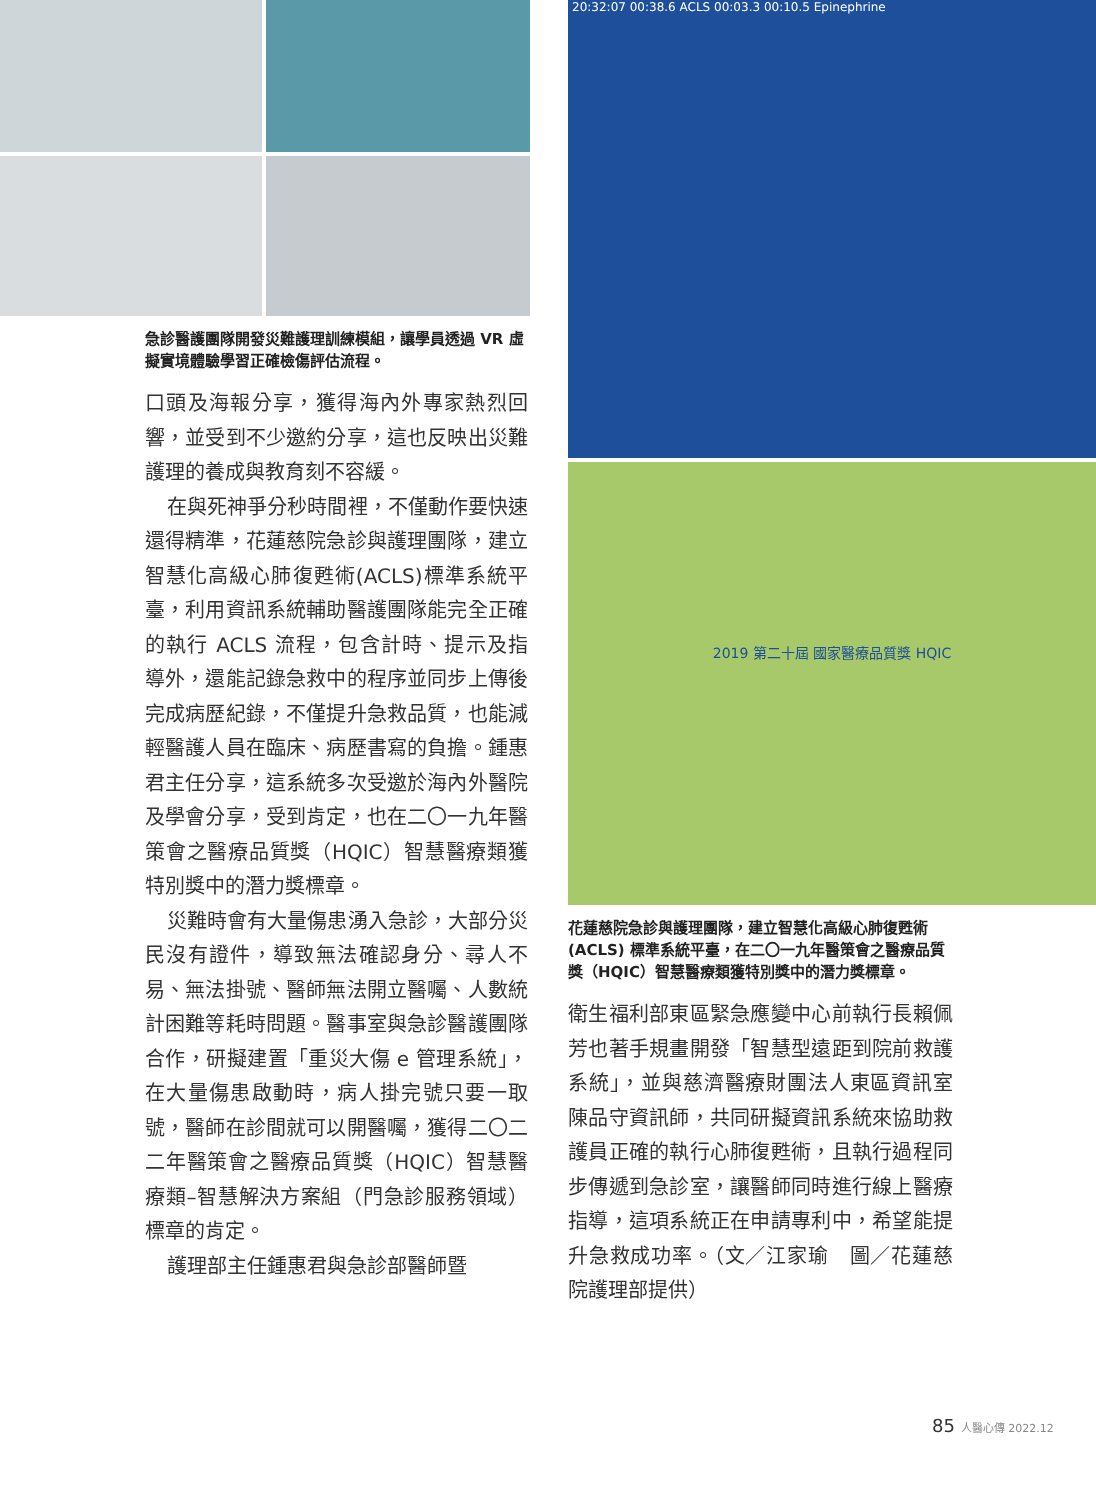急診醫護團隊開發災難護理訓練模組，讓學員透過 VR 虛擬實境體驗學習正確檢傷評估流程。
口頭及海報分享，獲得海內外專家熱烈回響，並受到不少邀約分享，這也反映出災難護理的養成與教育刻不容緩。
在與死神爭分秒時間裡，不僅動作要快速還得精準，花蓮慈院急診與護理團隊，建立智慧化高級心肺復甦術(ACLS)標準系統平臺，利用資訊系統輔助醫護團隊能完全正確的執行 ACLS 流程，包含計時、提示及指導外，還能記錄急救中的程序並同步上傳後完成病歷紀錄，不僅提升急救品質，也能減輕醫護人員在臨床、病歷書寫的負擔。鍾惠君主任分享，這系統多次受邀於海內外醫院及學會分享，受到肯定，也在二〇一九年醫策會之醫療品質獎（HQIC）智慧醫療類獲特別獎中的潛力獎標章。
災難時會有大量傷患湧入急診，大部分災民沒有證件，導致無法確認身分、尋人不易、無法掛號、醫師無法開立醫囑、人數統計困難等耗時問題。醫事室與急診醫護團隊合作，研擬建置「重災大傷 e 管理系統」，在大量傷患啟動時，病人掛完號只要一取號，醫師在診間就可以開醫囑，獲得二〇二二年醫策會之醫療品質獎（HQIC）智慧醫療類–智慧解決方案組（門急診服務領域）標章的肯定。
護理部主任鍾惠君與急診部醫師暨
20:32:07 00:38.6 ACLS 00:03.3 00:10.5 Epinephrine
2019 第二十屆 國家醫療品質獎 HQIC
花蓮慈院急診與護理團隊，建立智慧化高級心肺復甦術 (ACLS) 標準系統平臺，在二〇一九年醫策會之醫療品質獎（HQIC）智慧醫療類獲特別獎中的潛力獎標章。
衛生福利部東區緊急應變中心前執行長賴佩芳也著手規畫開發「智慧型遠距到院前救護系統」，並與慈濟醫療財團法人東區資訊室陳品守資訊師，共同研擬資訊系統來協助救護員正確的執行心肺復甦術，且執行過程同步傳遞到急診室，讓醫師同時進行線上醫療指導，這項系統正在申請專利中，希望能提升急救成功率。（文／江家瑜　圖／花蓮慈院護理部提供）
85 人醫心傳 2022.12